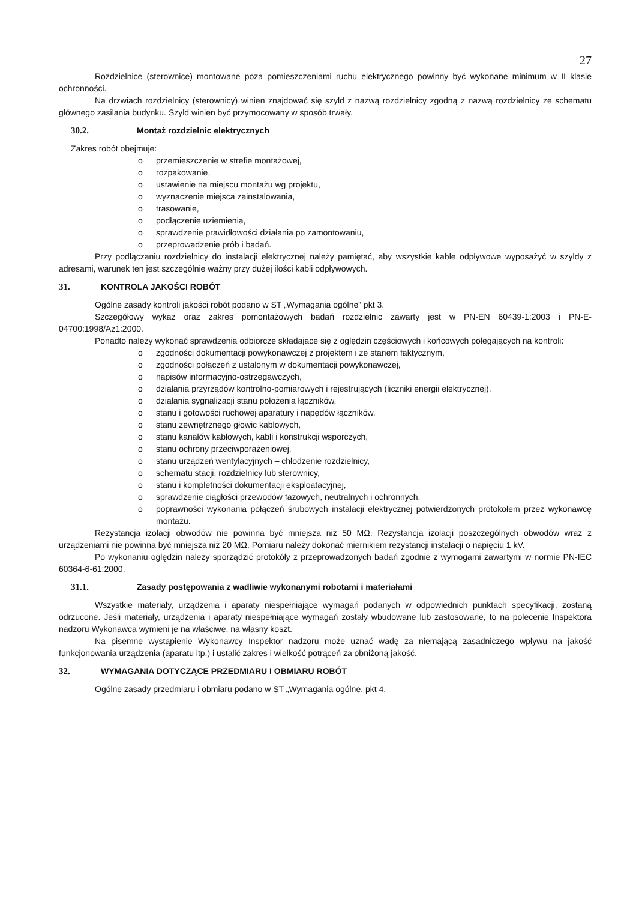27
Rozdzielnice (sterownice) montowane poza pomieszczeniami ruchu elektrycznego powinny być wykonane minimum w II klasie ochronności.
Na drzwiach rozdzielnicy (sterownicy) winien znajdować się szyld z nazwą rozdzielnicy zgodną z nazwą rozdzielnicy ze schematu głównego zasilania budynku. Szyld winien być przymocowany w sposób trwały.
30.2. Montaż rozdzielnic elektrycznych
Zakres robót obejmuje:
o przemieszczenie w strefie montażowej,
o rozpakowanie,
o ustawienie na miejscu montażu wg projektu,
o wyznaczenie miejsca zainstalowania,
o trasowanie,
o podłączenie uziemienia,
o sprawdzenie prawidłowości działania po zamontowaniu,
o przeprowadzenie prób i badań.
Przy podłączaniu rozdzielnicy do instalacji elektrycznej należy pamiętać, aby wszystkie kable odpływowe wyposażyć w szyldy z adresami, warunek ten jest szczególnie ważny przy dużej ilości kabli odpływowych.
31. KONTROLA JAKOŚCI ROBÓT
Ogólne zasady kontroli jakości robót podano w ST „Wymagania ogólne” pkt 3.
Szczegółowy wykaz oraz zakres pomontażowych badań rozdzielnic zawarty jest w PN-EN 60439-1:2003 i PN-E-04700:1998/Az1:2000.
Ponadto należy wykonać sprawdzenia odbiorcze składające się z oględzin częściowych i końcowych polegających na kontroli:
o zgodności dokumentacji powykonawczej z projektem i ze stanem faktycznym,
o zgodności połączeń z ustalonym w dokumentacji powykonawczej,
o napisów informacyjno-ostrzegawczych,
o działania przyrządów kontrolno-pomiarowych i rejestrujących (liczniki energii elektrycznej),
o działania sygnalizacji stanu położenia łączników,
o stanu i gotowości ruchowej aparatury i napędów łączników,
o stanu zewnętrznego głowic kablowych,
o stanu kanałów kablowych, kabli i konstrukcji wsporczych,
o stanu ochrony przeciwporażeniowej,
o stanu urządzeń wentylacyjnych – chłodzenie rozdzielnicy,
o schematu stacji, rozdzielnicy lub sterownicy,
o stanu i kompletności dokumentacji eksploatacyjnej,
o sprawdzenie ciągłości przewodów fazowych, neutralnych i ochronnych,
o poprawności wykonania połączeń śrubowych instalacji elektrycznej potwierdzonych protokołem przez wykonawcę montażu.
Rezystancja izolacji obwodów nie powinna być mniejsza niż 50 MΩ. Rezystancja izolacji poszczególnych obwodów wraz z urządzeniami nie powinna być mniejsza niż 20 MΩ. Pomiaru należy dokonać miernikiem rezystancji instalacji o napięciu 1 kV.
Po wykonaniu oględzin należy sporządzić protokóły z przeprowadzonych badań zgodnie z wymogami zawartymi w normie PN-IEC 60364-6-61:2000.
31.1. Zasady postępowania z wadliwie wykonanymi robotami i materiałami
Wszystkie materiały, urządzenia i aparaty niespełniające wymagań podanych w odpowiednich punktach specyfikacji, zostaną odrzucone. Jeśli materiały, urządzenia i aparaty niespełniające wymagań zostały wbudowane lub zastosowane, to na polecenie Inspektora nadzoru Wykonawca wymieni je na właściwe, na własny koszt.
Na pisemne wystąpienie Wykonawcy Inspektor nadzoru może uznać wadę za niemającą zasadniczego wpływu na jakość funkcjonowania urządzenia (aparatu itp.) i ustalić zakres i wielkość potrąceń za obniżoną jakość.
32. WYMAGANIA DOTYCZĄCE PRZEDMIARU I OBMIARU ROBÓT
Ogólne zasady przedmiaru i obmiaru podano w ST „Wymagania ogólne, pkt 4.